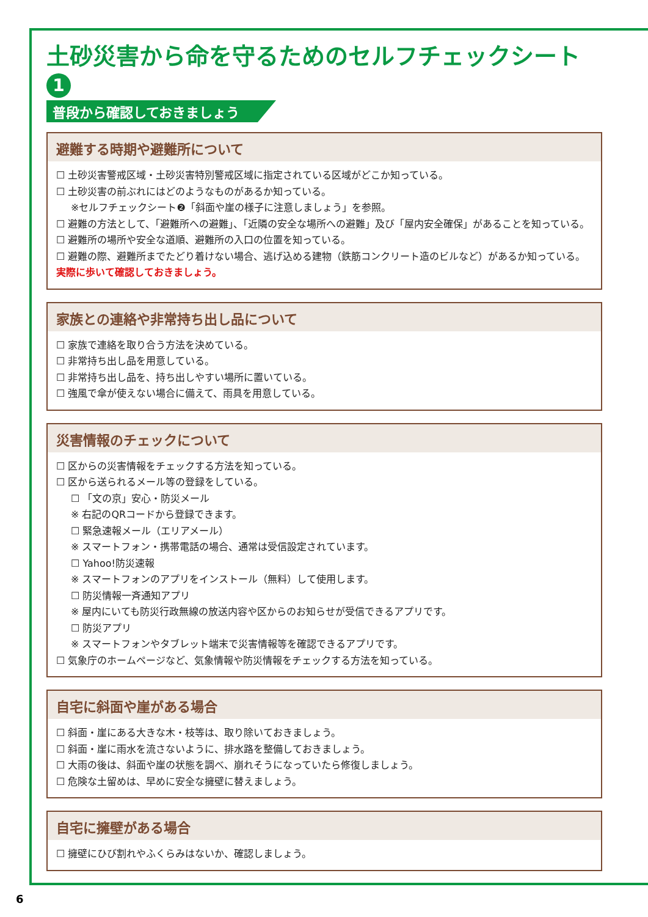土砂災害から命を守るためのセルフチェックシート 1
普段から確認しておきましょう
避難する時期や避難所について
☐ 土砂災害警戒区域・土砂災害特別警戒区域に指定されている区域がどこか知っている。
☐ 土砂災害の前ぶれにはどのようなものがあるか知っている。
※セルフチェックシート❷「斜面や崖の様子に注意しましょう」を参照。
☐ 避難の方法として、「避難所への避難」、「近隣の安全な場所への避難」及び「屋内安全確保」があることを知っている。
☐ 避難所の場所や安全な道順、避難所の入口の位置を知っている。
☐ 避難の際、避難所までたどり着けない場合、逃げ込める建物（鉄筋コンクリート造のビルなど）があるか知っている。
実際に歩いて確認しておきましょう。
家族との連絡や非常持ち出し品について
☐ 家族で連絡を取り合う方法を決めている。
☐ 非常持ち出し品を用意している。
☐ 非常持ち出し品を、持ち出しやすい場所に置いている。
☐ 強風で傘が使えない場合に備えて、雨具を用意している。
災害情報のチェックについて
☐ 区からの災害情報をチェックする方法を知っている。
☐ 区から送られるメール等の登録をしている。
☐ 「文の京」安心・防災メール
※ 右記のQRコードから登録できます。
☐ 緊急速報メール（エリアメール）
※ スマートフォン・携帯電話の場合、通常は受信設定されています。
☐ Yahoo!防災速報
※ スマートフォンのアプリをインストール（無料）して使用します。
☐ 防災情報一斉通知アプリ
※ 屋内にいても防災行政無線の放送内容や区からのお知らせが受信できるアプリです。
☐ 防災アプリ
※ スマートフォンやタブレット端末で災害情報等を確認できるアプリです。
☐ 気象庁のホームページなど、気象情報や防災情報をチェックする方法を知っている。
自宅に斜面や崖がある場合
☐ 斜面・崖にある大きな木・枝等は、取り除いておきましょう。
☐ 斜面・崖に雨水を流さないように、排水路を整備しておきましょう。
☐ 大雨の後は、斜面や崖の状態を調べ、崩れそうになっていたら修復しましょう。
☐ 危険な土留めは、早めに安全な擁壁に替えましょう。
自宅に擁壁がある場合
☐ 擁壁にひび割れやふくらみはないか、確認しましょう。
6